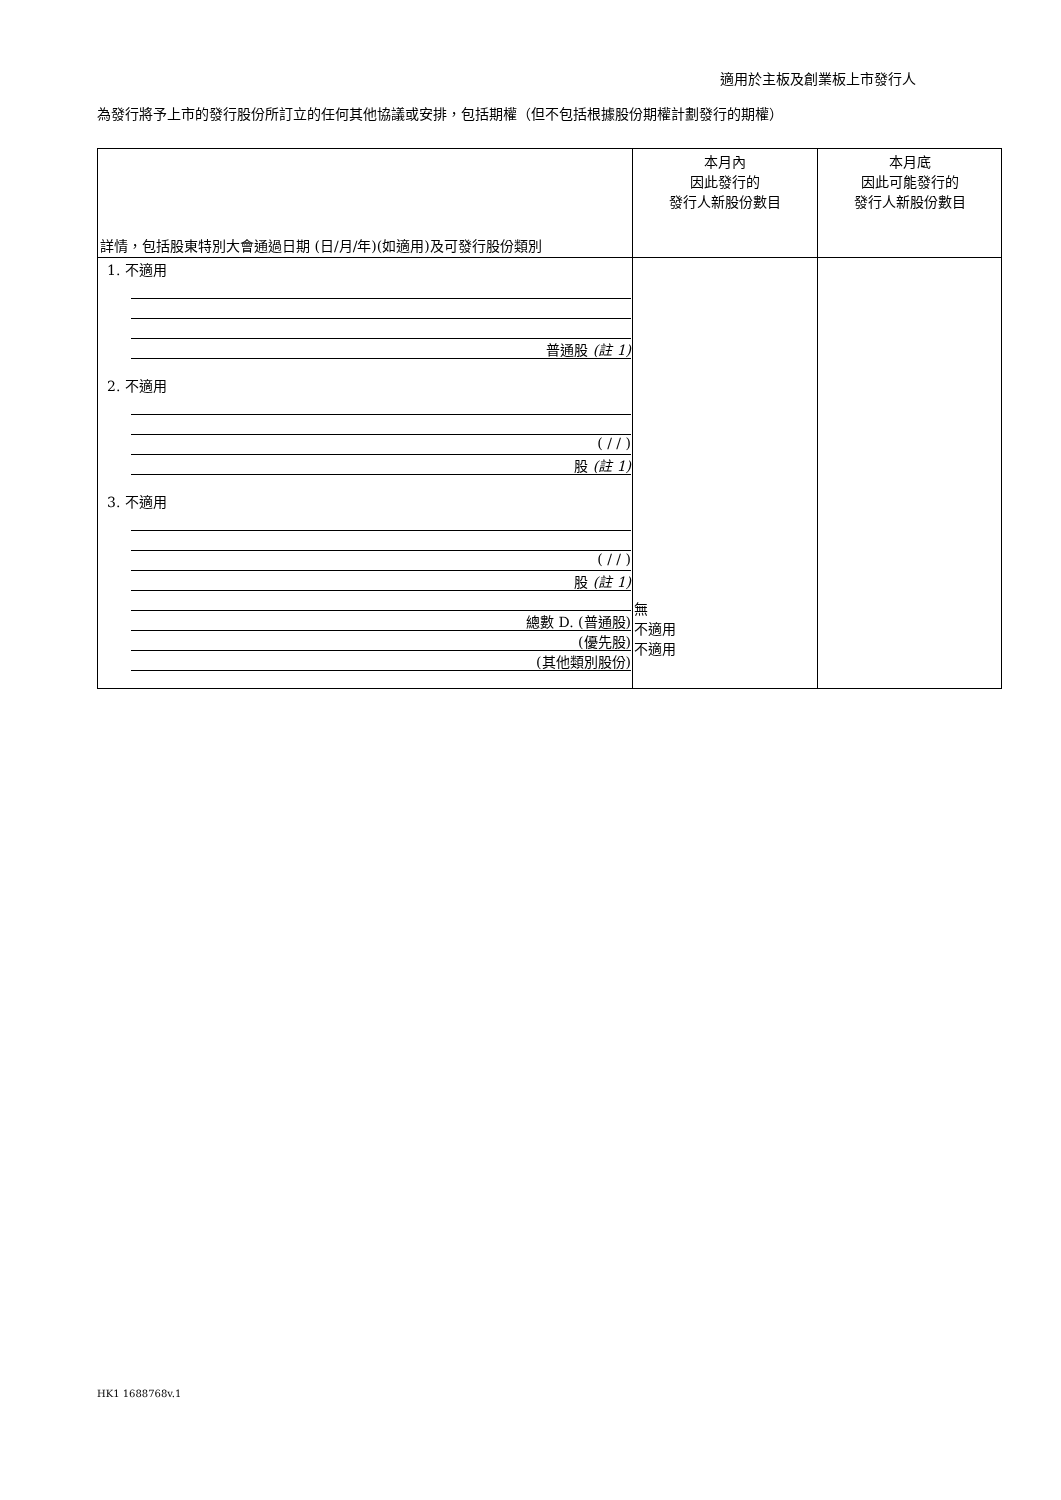適用於主板及創業板上市發行人
為發行將予上市的發行股份所訂立的任何其他協議或安排，包括期權（但不包括根據股份期權計劃發行的期權）
| 詳情，包括股東特別大會通過日期 (日/月/年)(如適用)及可發行股份類別 | 本月內 因此發行的 發行人新股份數目 | 本月底 因此可能發行的 發行人新股份數目 |
| --- | --- | --- |
| 1. 不適用 普通股 (註 1) 2. 不適用 ( / / ) 股 (註 1) 3. 不適用 ( / / ) 股 (註 1) 總數 D. (普通股) (優先股) (其他類別股份) | 無 不適用 不適用 | |
HK1 1688768v.1